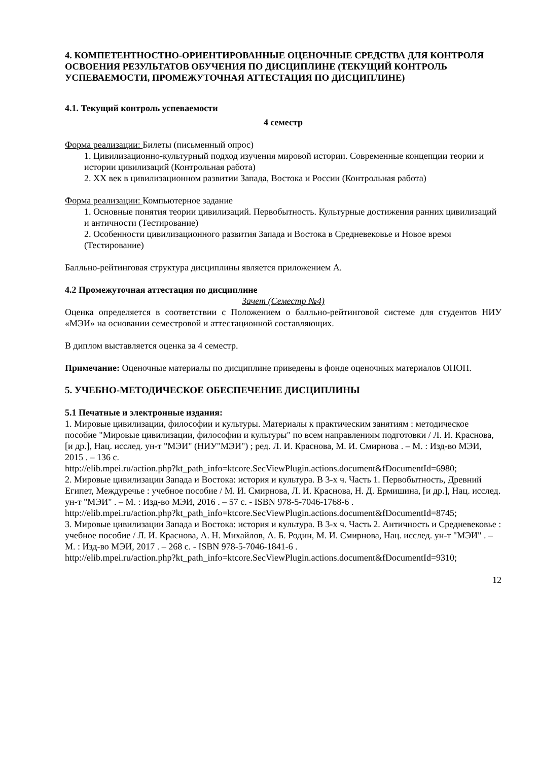4. КОМПЕТЕНТНОСТНО-ОРИЕНТИРОВАННЫЕ ОЦЕНОЧНЫЕ СРЕДСТВА ДЛЯ КОНТРОЛЯ ОСВОЕНИЯ РЕЗУЛЬТАТОВ ОБУЧЕНИЯ ПО ДИСЦИПЛИНЕ (ТЕКУЩИЙ КОНТРОЛЬ УСПЕВАЕМОСТИ, ПРОМЕЖУТОЧНАЯ АТТЕСТАЦИЯ ПО ДИСЦИПЛИНЕ)
4.1. Текущий контроль успеваемости
4 семестр
Форма реализации: Билеты (письменный опрос)
1. Цивилизационно-культурный подход изучения мировой истории. Современные концепции теории и истории цивилизаций (Контрольная работа)
2. XX век в цивилизационном развитии Запада, Востока и России (Контрольная работа)
Форма реализации: Компьютерное задание
1. Основные понятия теории цивилизаций. Первобытность. Культурные достижения ранних цивилизаций и античности (Тестирование)
2. Особенности цивилизационного развития Запада и Востока в Средневековье и Новое время (Тестирование)
Балльно-рейтинговая структура дисциплины является приложением А.
4.2 Промежуточная аттестация по дисциплине
Зачет (Семестр №4)
Оценка определяется в соответствии с Положением о балльно-рейтинговой системе для студентов НИУ «МЭИ» на основании семестровой и аттестационной составляющих.
В диплом выставляется оценка за 4 семестр.
Примечание: Оценочные материалы по дисциплине приведены в фонде оценочных материалов ОПОП.
5. УЧЕБНО-МЕТОДИЧЕСКОЕ ОБЕСПЕЧЕНИЕ ДИСЦИПЛИНЫ
5.1 Печатные и электронные издания:
1. Мировые цивилизации, философии и культуры. Материалы к практическим занятиям : методическое пособие "Мировые цивилизации, философии и культуры" по всем направлениям подготовки / Л. И. Краснова, [и др.], Нац. исслед. ун-т "МЭИ" (НИУ"МЭИ") ; ред. Л. И. Краснова, М. И. Смирнова . – М. : Изд-во МЭИ, 2015 . – 136 с.
http://elib.mpei.ru/action.php?kt_path_info=ktcore.SecViewPlugin.actions.document&fDocumentId=6980;
2. Мировые цивилизации Запада и Востока: история и культура. В 3-х ч. Часть 1. Первобытность, Древний Египет, Междуречье : учебное пособие / М. И. Смирнова, Л. И. Краснова, Н. Д. Ермишина, [и др.], Нац. исслед. ун-т "МЭИ" . – М. : Изд-во МЭИ, 2016 . – 57 с. - ISBN 978-5-7046-1768-6 .
http://elib.mpei.ru/action.php?kt_path_info=ktcore.SecViewPlugin.actions.document&fDocumentId=8745;
3. Мировые цивилизации Запада и Востока: история и культура. В 3-х ч. Часть 2. Античность и Средневековье : учебное пособие / Л. И. Краснова, А. Н. Михайлов, А. Б. Родин, М. И. Смирнова, Нац. исслед. ун-т "МЭИ" . – М. : Изд-во МЭИ, 2017 . – 268 с. - ISBN 978-5-7046-1841-6 .
http://elib.mpei.ru/action.php?kt_path_info=ktcore.SecViewPlugin.actions.document&fDocumentId=9310;
12